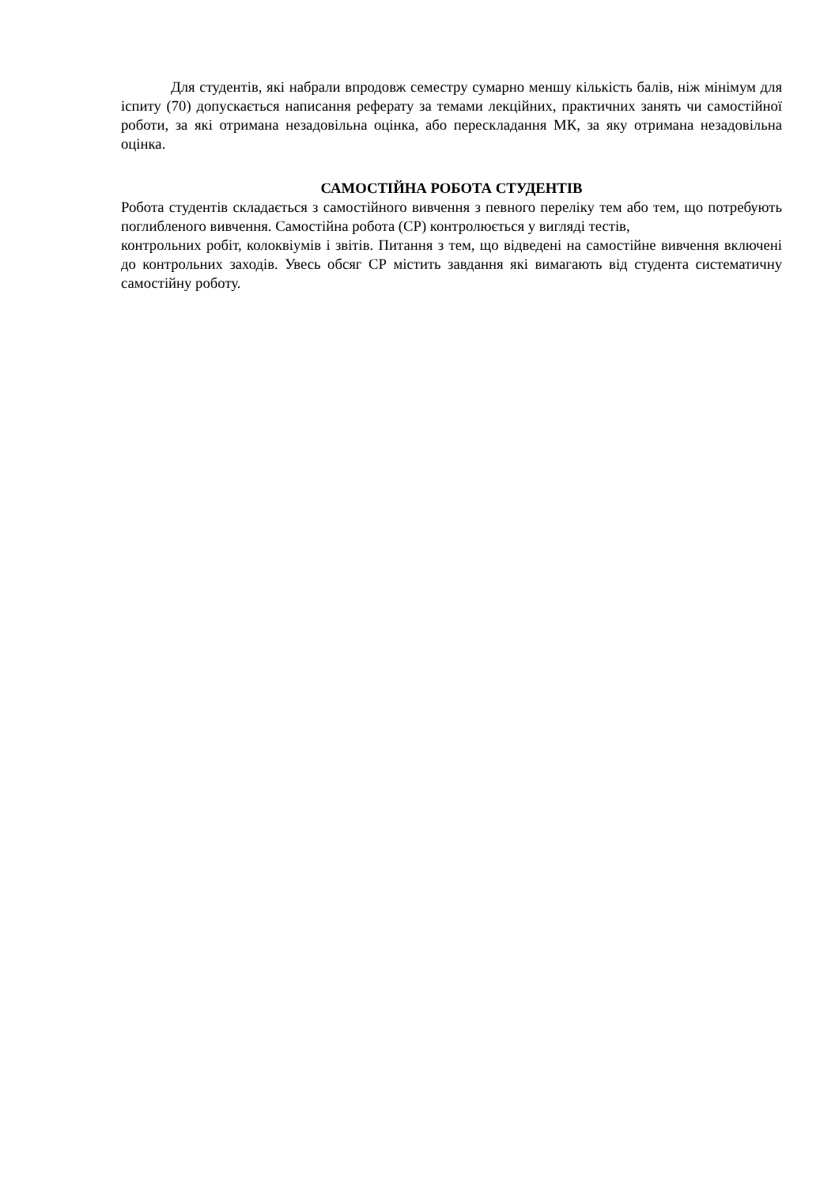Для студентів, які набрали впродовж семестру сумарно меншу кількість балів, ніж мінімум для іспиту (70) допускається написання реферату за темами лекційних, практичних занять чи самостійної роботи, за які отримана незадовільна оцінка, або перескладання МК, за яку отримана незадовільна оцінка.
САМОСТІЙНА РОБОТА СТУДЕНТІВ
Робота студентів складається з самостійного вивчення з певного переліку тем або тем, що потребують поглибленого вивчення. Самостійна робота (СР) контролюється у вигляді тестів,
контрольних робіт, колоквіумів і звітів. Питання з тем, що відведені на самостійне вивчення включені до контрольних заходів. Увесь обсяг СР містить завдання які вимагають від студента систематичну самостійну роботу.